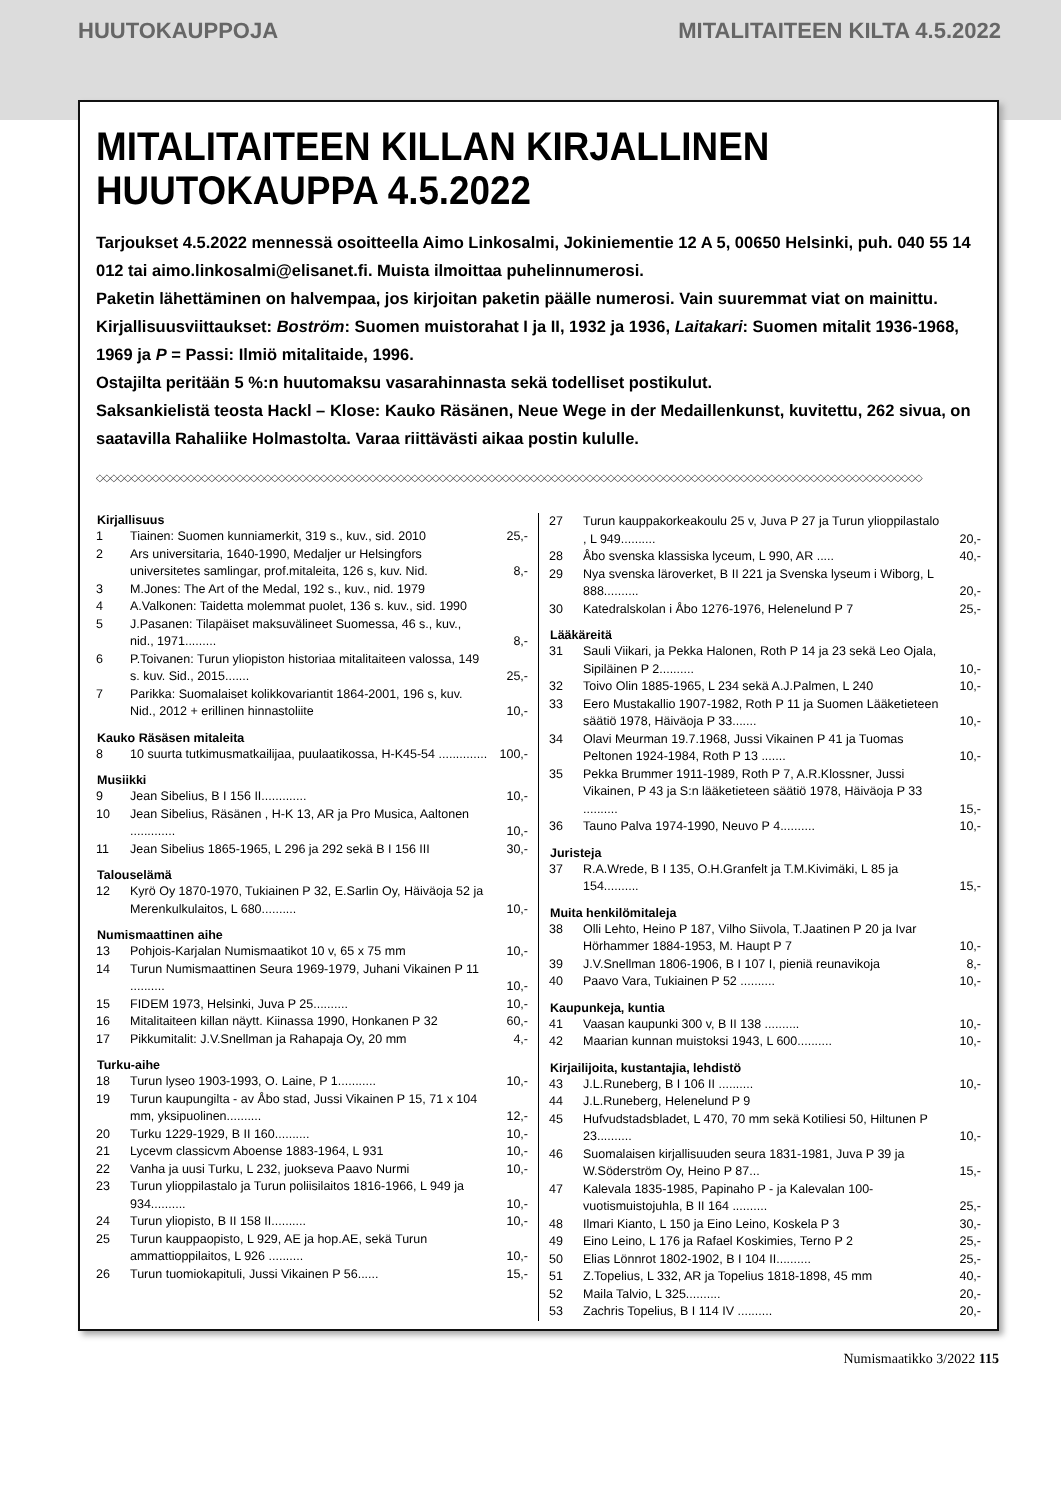HUUTOKAUPPOJA MITALITAITEEN KILTA 4.5.2022
MITALITAITEEN KILLAN KIRJALLINEN
HUUTOKAUPPA 4.5.2022
Tarjoukset 4.5.2022 mennessä osoitteella Aimo Linkosalmi, Jokiniementie 12 A 5, 00650 Helsinki, puh. 040 55 14 012 tai aimo.linkosalmi@elisanet.fi. Muista ilmoittaa puhelinnumerosi.
Paketin lähettäminen on halvempaa, jos kirjoitan paketin päälle numerosi. Vain suuremmat viat on mainittu. Kirjallisuusviittaukset: Boström: Suomen muistorahat I ja II, 1932 ja 1936, Laitakari: Suomen mitalit 1936-1968, 1969 ja P = Passi: Ilmiö mitalitaide, 1996.
Ostajilta peritään 5 %:n huutomaksu vasarahinnasta sekä todelliset postikulut.
Saksankielistä teosta Hackl – Klose: Kauko Räsänen, Neue Wege in der Medaillenkunst, kuvitettu, 262 sivua, on saatavilla Rahaliike Holmastolta. Varaa riittävästi aikaa postin kululle.
◇◇◇◇◇◇◇◇◇◇◇◇◇◇◇◇◇◇◇◇◇◇◇◇◇◇◇◇◇◇◇◇◇◇◇◇◇◇◇◇◇◇◇◇◇◇◇◇◇◇◇◇◇◇◇◇◇◇◇◇◇◇◇◇◇◇◇◇◇◇◇◇◇◇◇◇◇◇◇◇◇◇◇◇◇◇◇◇◇◇◇◇◇◇◇◇◇◇◇◇◇◇◇◇◇◇◇◇◇◇◇◇◇◇◇◇◇◇
| Kirjallisuus | | |
| --- | --- | --- |
| 1 | Tiainen: Suomen kunniamerkit, 319 s., kuv., sid. 2010 | 25,- |
| 2 | Ars universitaria, 1640-1990, Medaljer ur Helsingfors universitetes samlingar, prof.mitaleita, 126 s, kuv. Nid. | 8,- |
| 3 | M.Jones: The Art of the Medal, 192 s., kuv., nid. 1979 | |
| 4 | A.Valkonen: Taidetta molemmat puolet, 136 s. kuv., sid. 1990 | |
| 5 | J.Pasanen: Tilapäiset maksuvälineet Suomessa, 46 s., kuv., nid., 1971......... | 8,- |
| 6 | P.Toivanen: Turun yliopiston historiaa mitalitaiteen valossa, 149 s. kuv. Sid., 2015....... | 25,- |
| 7 | Parikka: Suomalaiset kolikkovariantit 1864-2001, 196 s, kuv. Nid., 2012 + erillinen hinnastoliite | 10,- |
| Kauko Räsäsen mitaleita | | |
| 8 | 10 suurta tutkimusmatkailijaa, puulaatikossa, H-K45-54 .............. | 100,- |
| Musiikki | | |
| 9 | Jean Sibelius, B I 156 II............. | 10,- |
| 10 | Jean Sibelius, Räsänen , H-K 13, AR ja Pro Musica, Aaltonen ............. | 10,- |
| 11 | Jean Sibelius 1865-1965, L 296 ja 292 sekä B I 156 III | 30,- |
| Talouselämä | | |
| 12 | Kyrö Oy 1870-1970, Tukiainen P 32, E.Sarlin Oy, Häiväoja 52 ja Merenkulkulaitos, L 680.......... | 10,- |
| Numismaattinen aihe | | |
| 13 | Pohjois-Karjalan Numismaatikot 10 v, 65 x 75 mm | 10,- |
| 14 | Turun Numismaattinen Seura 1969-1979, Juhani Vikainen P 11 .......... | 10,- |
| 15 | FIDEM 1973, Helsinki, Juva P 25.......... | 10,- |
| 16 | Mitalitaiteen killan näytt. Kiinassa 1990, Honkanen P 32 | 60,- |
| 17 | Pikkumitalit: J.V.Snellman ja Rahapaja Oy, 20 mm | 4,- |
| Turku-aihe | | |
| 18 | Turun lyseo 1903-1993, O. Laine, P 1........... | 10,- |
| 19 | Turun kaupungilta - av Åbo stad, Jussi Vikainen P 15, 71 x 104 mm, yksipuolinen.......... | 12,- |
| 20 | Turku 1229-1929, B II 160.......... | 10,- |
| 21 | Lycevm classicvm Aboense 1883-1964, L 931 | 10,- |
| 22 | Vanha ja uusi Turku, L 232, juokseva Paavo Nurmi | 10,- |
| 23 | Turun ylioppilastalo ja Turun poliisilaitos 1816-1966, L 949 ja 934.......... | 10,- |
| 24 | Turun yliopisto, B II 158 II.......... | 10,- |
| 25 | Turun kauppaopisto, L 929, AE ja hop.AE, sekä Turun ammattioppilaitos, L 926 .......... | 10,- |
| 26 | Turun tuomiokapituli, Jussi Vikainen P 56...... | 15,- |
| 27 | Turun kauppakorkeakoulu 25 v, Juva P 27 ja Turun ylioppilastalo , L 949.......... | 20,- |
| 28 | Åbo svenska klassiska lyceum, L 990, AR ..... | 40,- |
| 29 | Nya svenska läroverket, B II 221 ja Svenska lyseum i Wiborg, L 888.......... | 20,- |
| 30 | Katedralskolan i Åbo 1276-1976, Helenelund P 7 | 25,- |
| Lääkäreitä | | |
| 31 | Sauli Viikari, ja Pekka Halonen, Roth P 14 ja 23 sekä Leo Ojala, Sipiläinen P 2.......... | 10,- |
| 32 | Toivo Olin 1885-1965, L 234 sekä A.J.Palmen, L 240 | 10,- |
| 33 | Eero Mustakallio 1907-1982, Roth P 11 ja Suomen Lääketieteen säätiö 1978, Häiväoja P 33....... | 10,- |
| 34 | Olavi Meurman 19.7.1968, Jussi Vikainen P 41 ja Tuomas Peltonen 1924-1984, Roth P 13 ....... | 10,- |
| 35 | Pekka Brummer 1911-1989, Roth P 7, A.R.Klossner, Jussi Vikainen, P 43 ja S:n lääketieteen säätiö 1978, Häiväoja P 33 .......... | 15,- |
| 36 | Tauno Palva 1974-1990, Neuvo P 4.......... | 10,- |
| Juristeja | | |
| 37 | R.A.Wrede, B I 135, O.H.Granfelt ja T.M.Kivimäki, L 85 ja 154.......... | 15,- |
| Muita henkilömitaleja | | |
| 38 | Olli Lehto, Heino P 187, Vilho Siivola, T.Jaatinen P 20 ja Ivar Hörhammer 1884-1953, M. Haupt P 7 | 10,- |
| 39 | J.V.Snellman 1806-1906, B I 107 I, pieniä reunavikoja | 8,- |
| 40 | Paavo Vara, Tukiainen P 52 .......... | 10,- |
| Kaupunkeja, kuntia | | |
| 41 | Vaasan kaupunki 300 v, B II 138 .......... | 10,- |
| 42 | Maarian kunnan muistoksi 1943, L 600.......... | 10,- |
| Kirjailijoita, kustantajia, lehdistö | | |
| 43 | J.L.Runeberg, B I 106 II .......... | 10,- |
| 44 | J.L.Runeberg, Helenelund P 9 | |
| 45 | Hufvudstadsbladet, L 470, 70 mm sekä Kotiliesi 50, Hiltunen P 23.......... | 10,- |
| 46 | Suomalaisen kirjallisuuden seura 1831-1981, Juva P 39 ja W.Söderström Oy, Heino P 87... | 15,- |
| 47 | Kalevala 1835-1985, Papinaho P - ja Kalevalan 100-vuotismuistojuhla, B II 164 .......... | 25,- |
| 48 | Ilmari Kianto, L 150 ja Eino Leino, Koskela P 3 | 30,- |
| 49 | Eino Leino, L 176 ja Rafael Koskimies, Terno P 2 | 25,- |
| 50 | Elias Lönnrot 1802-1902, B I 104 II.......... | 25,- |
| 51 | Z.Topelius, L 332, AR ja Topelius 1818-1898, 45 mm | 40,- |
| 52 | Maila Talvio, L 325.......... | 20,- |
| 53 | Zachris Topelius, B I 114 IV .......... | 20,- |
Numismaatikko 3/2022 115